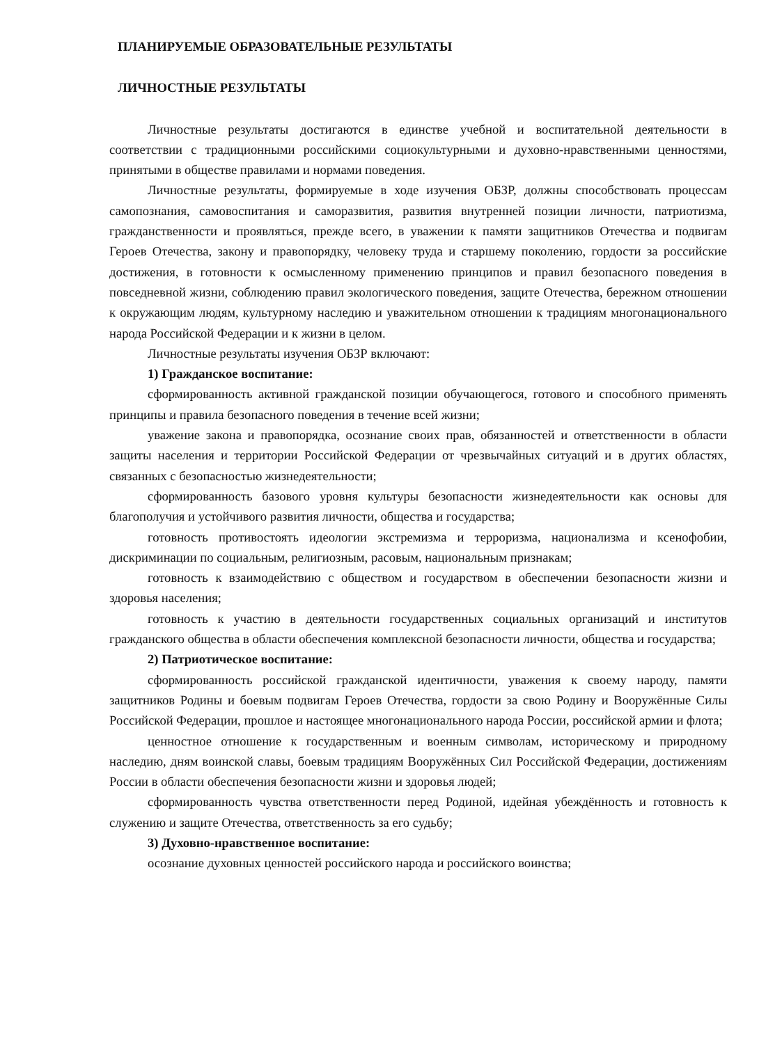ПЛАНИРУЕМЫЕ ОБРАЗОВАТЕЛЬНЫЕ РЕЗУЛЬТАТЫ
ЛИЧНОСТНЫЕ РЕЗУЛЬТАТЫ
Личностные результаты достигаются в единстве учебной и воспитательной деятельности в соответствии с традиционными российскими социокультурными и духовно-нравственными ценностями, принятыми в обществе правилами и нормами поведения.
Личностные результаты, формируемые в ходе изучения ОБЗР, должны способствовать процессам самопознания, самовоспитания и саморазвития, развития внутренней позиции личности, патриотизма, гражданственности и проявляться, прежде всего, в уважении к памяти защитников Отечества и подвигам Героев Отечества, закону и правопорядку, человеку труда и старшему поколению, гордости за российские достижения, в готовности к осмысленному применению принципов и правил безопасного поведения в повседневной жизни, соблюдению правил экологического поведения, защите Отечества, бережном отношении к окружающим людям, культурному наследию и уважительном отношении к традициям многонационального народа Российской Федерации и к жизни в целом.
Личностные результаты изучения ОБЗР включают:
1) Гражданское воспитание:
сформированность активной гражданской позиции обучающегося, готового и способного применять принципы и правила безопасного поведения в течение всей жизни;
уважение закона и правопорядка, осознание своих прав, обязанностей и ответственности в области защиты населения и территории Российской Федерации от чрезвычайных ситуаций и в других областях, связанных с безопасностью жизнедеятельности;
сформированность базового уровня культуры безопасности жизнедеятельности как основы для благополучия и устойчивого развития личности, общества и государства;
готовность противостоять идеологии экстремизма и терроризма, национализма и ксенофобии, дискриминации по социальным, религиозным, расовым, национальным признакам;
готовность к взаимодействию с обществом и государством в обеспечении безопасности жизни и здоровья населения;
готовность к участию в деятельности государственных социальных организаций и институтов гражданского общества в области обеспечения комплексной безопасности личности, общества и государства;
2) Патриотическое воспитание:
сформированность российской гражданской идентичности, уважения к своему народу, памяти защитников Родины и боевым подвигам Героев Отечества, гордости за свою Родину и Вооружённые Силы Российской Федерации, прошлое и настоящее многонационального народа России, российской армии и флота;
ценностное отношение к государственным и военным символам, историческому и природному наследию, дням воинской славы, боевым традициям Вооружённых Сил Российской Федерации, достижениям России в области обеспечения безопасности жизни и здоровья людей;
сформированность чувства ответственности перед Родиной, идейная убеждённость и готовность к служению и защите Отечества, ответственность за его судьбу;
3) Духовно-нравственное воспитание:
осознание духовных ценностей российского народа и российского воинства;